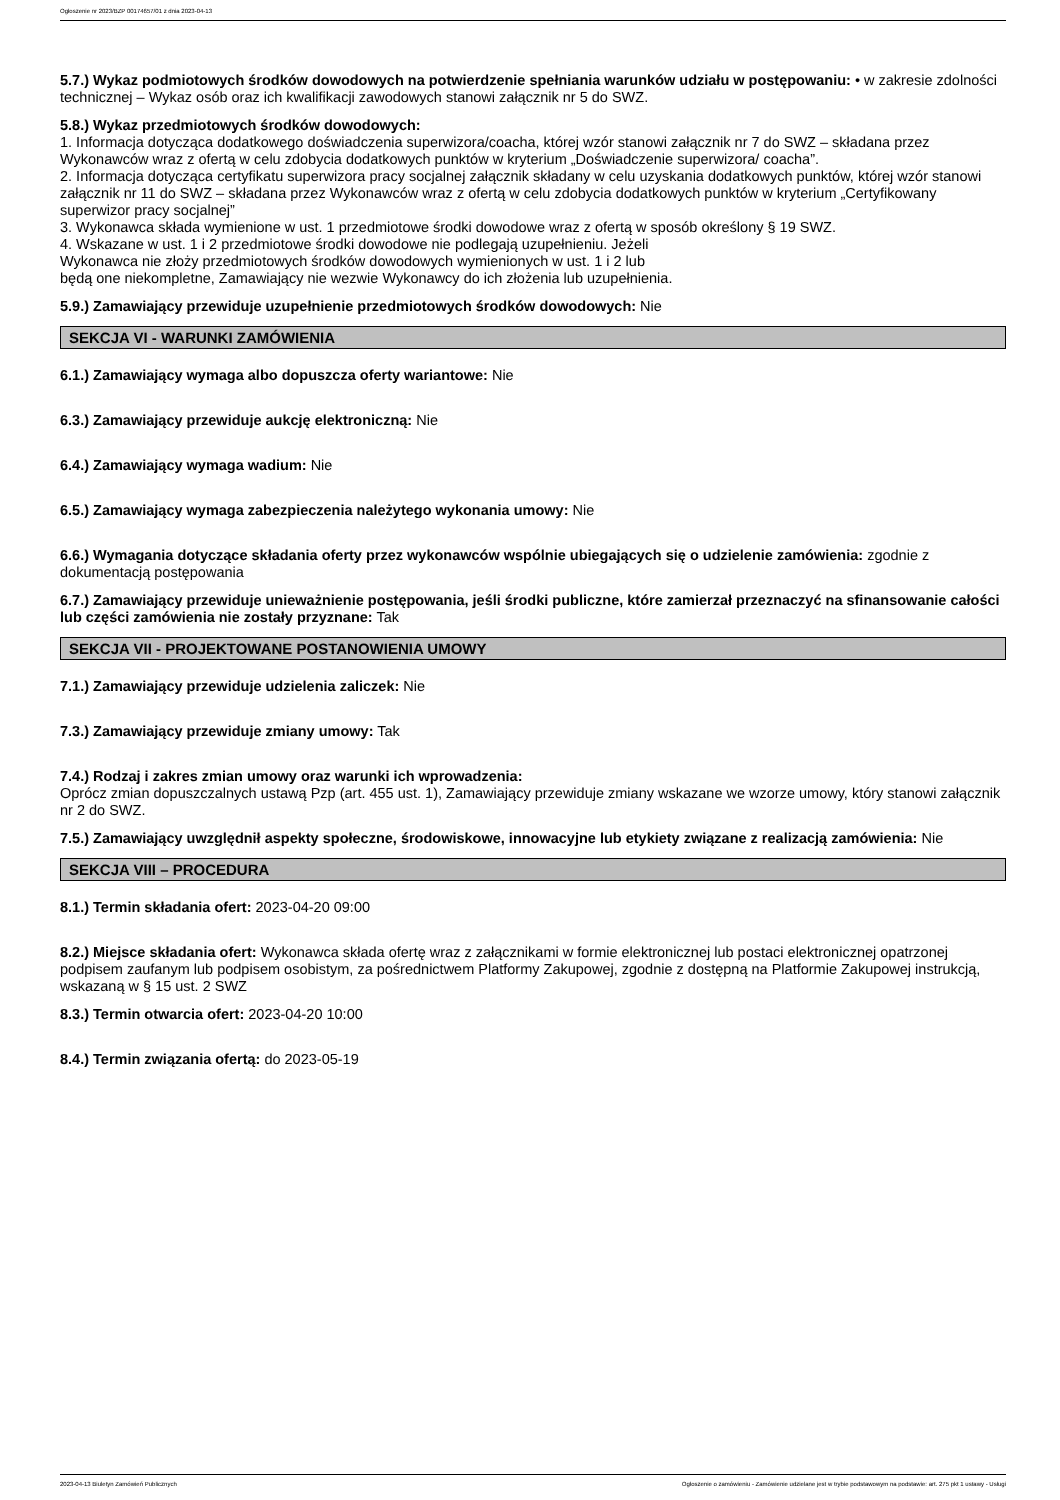Ogłoszenie nr 2023/BZP 00174657/01 z dnia 2023-04-13
5.7.) Wykaz podmiotowych środków dowodowych na potwierdzenie spełniania warunków udziału w postępowaniu: • w zakresie zdolności technicznej – Wykaz osób oraz ich kwalifikacji zawodowych stanowi załącznik nr 5 do SWZ.
5.8.) Wykaz przedmiotowych środków dowodowych:
1. Informacja dotycząca dodatkowego doświadczenia superwizora/coacha, której wzór stanowi załącznik nr 7 do SWZ – składana przez Wykonawców wraz z ofertą w celu zdobycia dodatkowych punktów w kryterium „Doświadczenie superwizora/ coacha”.
2. Informacja dotycząca certyfikatu superwizora pracy socjalnej załącznik składany w celu uzyskania dodatkowych punktów, której wzór stanowi załącznik nr 11 do SWZ – składana przez Wykonawców wraz z ofertą w celu zdobycia dodatkowych punktów w kryterium „Certyfikowany superwizor pracy socjalnej”
3. Wykonawca składa wymienione w ust. 1 przedmiotowe środki dowodowe wraz z ofertą w sposób określony § 19 SWZ.
4. Wskazane w ust. 1 i 2 przedmiotowe środki dowodowe nie podlegają uzupełnieniu. Jeżeli
Wykonawca nie złoży przedmiotowych środków dowodowych wymienionych w ust. 1 i 2 lub
będą one niekompletne, Zamawiający nie wezwie Wykonawcy do ich złożenia lub uzupełnienia.
5.9.) Zamawiający przewiduje uzupełnienie przedmiotowych środków dowodowych: Nie
SEKCJA VI - WARUNKI ZAMÓWIENIA
6.1.) Zamawiający wymaga albo dopuszcza oferty wariantowe: Nie
6.3.) Zamawiający przewiduje aukcję elektroniczną: Nie
6.4.) Zamawiający wymaga wadium: Nie
6.5.) Zamawiający wymaga zabezpieczenia należytego wykonania umowy: Nie
6.6.) Wymagania dotyczące składania oferty przez wykonawców wspólnie ubiegających się o udzielenie zamówienia: zgodnie z dokumentacją postępowania
6.7.) Zamawiający przewiduje unieważnienie postępowania, jeśli środki publiczne, które zamierzał przeznaczyć na sfinansowanie całości lub części zamówienia nie zostały przyznane: Tak
SEKCJA VII - PROJEKTOWANE POSTANOWIENIA UMOWY
7.1.) Zamawiający przewiduje udzielenia zaliczek: Nie
7.3.) Zamawiający przewiduje zmiany umowy: Tak
7.4.) Rodzaj i zakres zmian umowy oraz warunki ich wprowadzenia:
Oprócz zmian dopuszczalnych ustawą Pzp (art. 455 ust. 1), Zamawiający przewiduje zmiany wskazane we wzorze umowy, który stanowi załącznik nr 2 do SWZ.
7.5.) Zamawiający uwzględnił aspekty społeczne, środowiskowe, innowacyjne lub etykiety związane z realizacją zamówienia: Nie
SEKCJA VIII – PROCEDURA
8.1.) Termin składania ofert: 2023-04-20 09:00
8.2.) Miejsce składania ofert: Wykonawca składa ofertę wraz z załącznikami w formie elektronicznej lub postaci elektronicznej opatrzonej podpisem zaufanym lub podpisem osobistym, za pośrednictwem Platformy Zakupowej, zgodnie z dostępną na Platformie Zakupowej instrukcją, wskazaną w § 15 ust. 2 SWZ
8.3.) Termin otwarcia ofert: 2023-04-20 10:00
8.4.) Termin związania ofertą: do 2023-05-19
2023-04-13 Biuletyn Zamówień Publicznych Ogłoszenie o zamówieniu - Zamówienie udzielane jest w trybie podstawowym na podstawie: art. 275 pkt 1 ustawy - Usługi